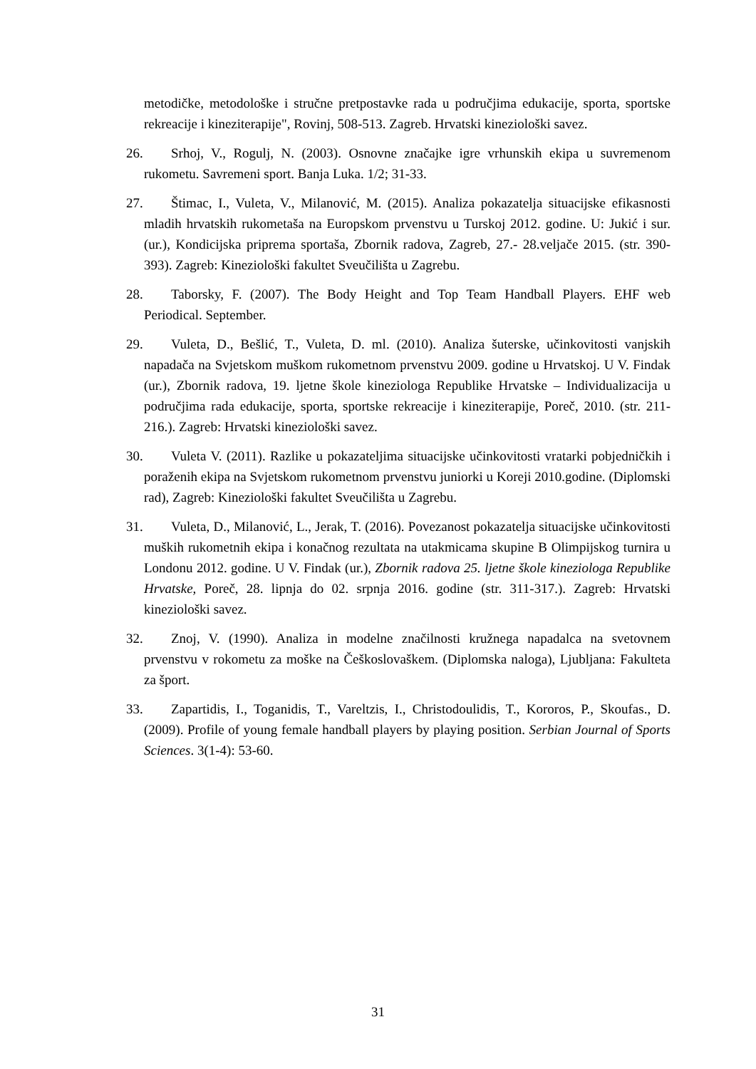metodičke, metodološke i stručne pretpostavke rada u područjima edukacije, sporta, sportske rekreacije i kineziterapije", Rovinj, 508-513. Zagreb. Hrvatski kineziološki savez.
26. Srhoj, V., Rogulj, N. (2003). Osnovne značajke igre vrhunskih ekipa u suvremenom rukometu. Savremeni sport. Banja Luka. 1/2; 31-33.
27. Štimac, I., Vuleta, V., Milanović, M. (2015). Analiza pokazatelja situacijske efikasnosti mladih hrvatskih rukometaša na Europskom prvenstvu u Turskoj 2012. godine. U: Jukić i sur. (ur.), Kondicijska priprema sportaša, Zbornik radova, Zagreb, 27.- 28.veljače 2015. (str. 390-393). Zagreb: Kineziološki fakultet Sveučilišta u Zagrebu.
28. Taborsky, F. (2007). The Body Height and Top Team Handball Players. EHF web Periodical. September.
29. Vuleta, D., Bešlić, T., Vuleta, D. ml. (2010). Analiza šuterske, učinkovitosti vanjskih napadača na Svjetskom muškom rukometnom prvenstvu 2009. godine u Hrvatskoj. U V. Findak (ur.), Zbornik radova, 19. ljetne škole kineziologa Republike Hrvatske – Individualizacija u područjima rada edukacije, sporta, sportske rekreacije i kineziterapije, Poreč, 2010. (str. 211-216.). Zagreb: Hrvatski kineziološki savez.
30. Vuleta V. (2011). Razlike u pokazateljima situacijske učinkovitosti vratarki pobjedničkih i poraženih ekipa na Svjetskom rukometnom prvenstvu juniorki u Koreji 2010.godine. (Diplomski rad), Zagreb: Kineziološki fakultet Sveučilišta u Zagrebu.
31. Vuleta, D., Milanović, L., Jerak, T. (2016). Povezanost pokazatelja situacijske učinkovitosti muških rukometnih ekipa i konačnog rezultata na utakmicama skupine B Olimpijskog turnira u Londonu 2012. godine. U V. Findak (ur.), Zbornik radova 25. ljetne škole kineziologa Republike Hrvatske, Poreč, 28. lipnja do 02. srpnja 2016. godine (str. 311-317.). Zagreb: Hrvatski kineziološki savez.
32. Znoj, V. (1990). Analiza in modelne značilnosti kružnega napadalca na svetovnem prvenstvu v rokometu za moške na Češkoslovaškem. (Diplomska naloga), Ljubljana: Fakulteta za šport.
33. Zapartidis, I., Toganidis, T., Vareltzis, I., Christodoulidis, T., Kororos, P., Skoufas., D. (2009). Profile of young female handball players by playing position. Serbian Journal of Sports Sciences. 3(1-4): 53-60.
31